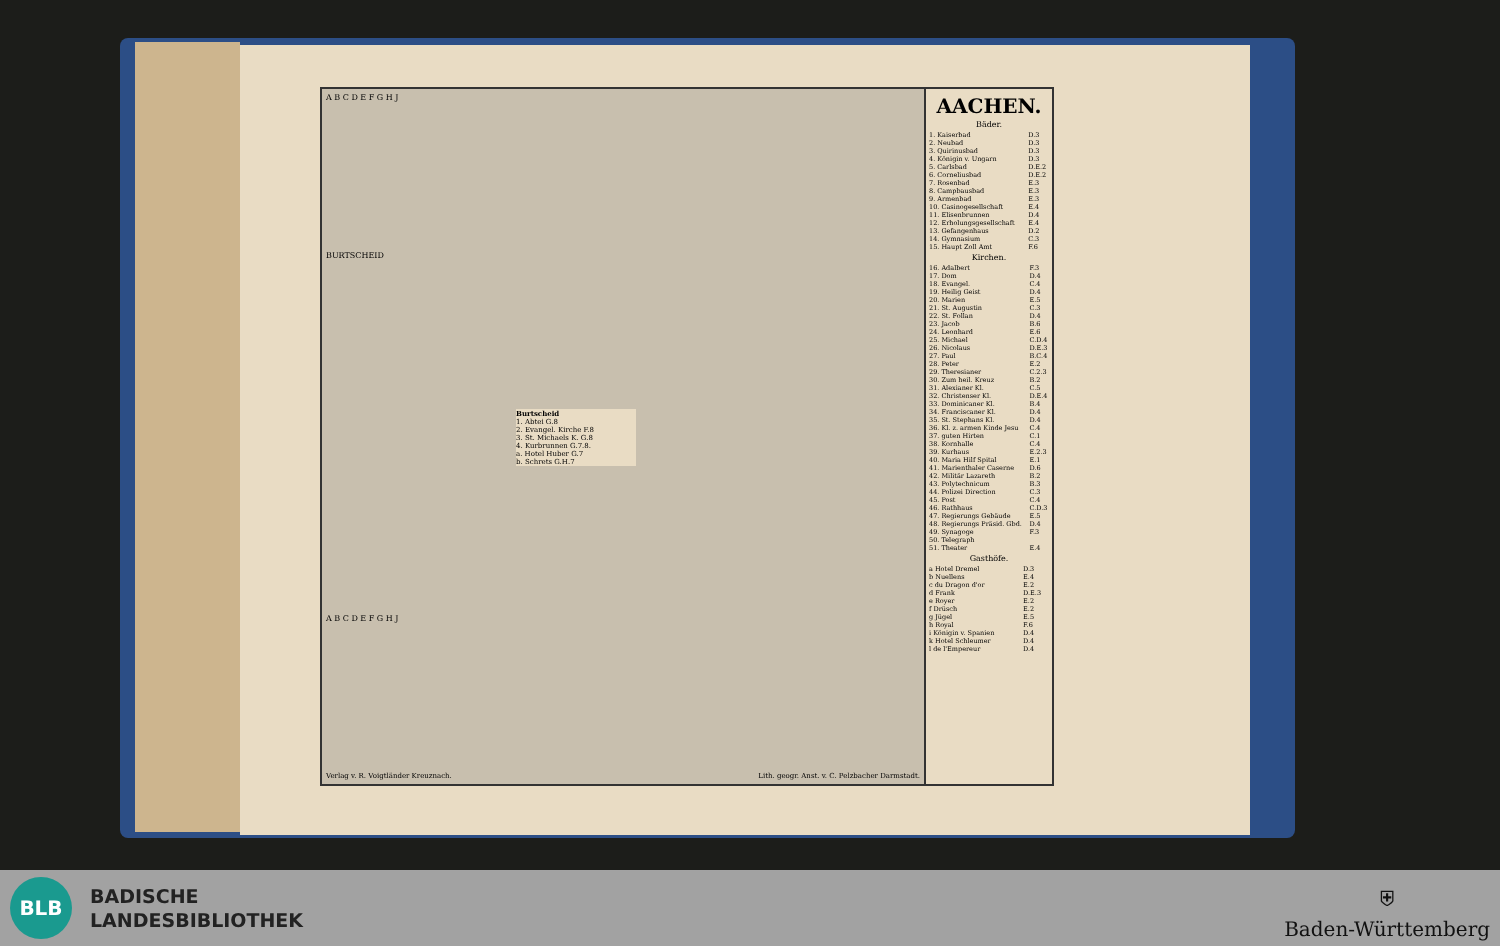A B C D E F G H J
BURTSCHEID
Burtscheid
1. Abtei G.8
2. Evangel. Kirche F.8
3. St. Michaels K. G.8
4. Kurbrunnen G.7.8.
a. Hotel Huber G.7
b. Schrets G.H.7
A B C D E F G H J
Verlag v. R. Voigtländer Kreuznach. Lith. geogr. Anst. v. C. Pelzbacher Darmstadt.
AACHEN.
Bäder.
| 1. Kaiserbad | D.3 |
| 2. Neubad | D.3 |
| 3. Quirinusbad | D.3 |
| 4. Königin v. Ungarn | D.3 |
| 5. Carlsbad | D.E.2 |
| 6. Corneliusbad | D.E.2 |
| 7. Rosenbad | E.3 |
| 8. Campbausbad | E.3 |
| 9. Armenbad | E.3 |
| 10. Casinogesellschaft | E.4 |
| 11. Elisenbrunnen | D.4 |
| 12. Erholungsgesellschaft | E.4 |
| 13. Gefangenhaus | D.2 |
| 14. Gymnasium | C.3 |
| 15. Haupt Zoll Amt | F.6 |
Kirchen.
| 16. Adalbert | F.3 |
| 17. Dom | D.4 |
| 18. Evangel. | C.4 |
| 19. Heilig Geist | D.4 |
| 20. Marien | E.5 |
| 21. St. Augustin | C.3 |
| 22. St. Follan | D.4 |
| 23. Jacob | B.6 |
| 24. Leonhard | E.6 |
| 25. Michael | C.D.4 |
| 26. Nicolaus | D.E.3 |
| 27. Paul | B.C.4 |
| 28. Peter | E.2 |
| 29. Theresianer | C.2.3 |
| 30. Zum heil. Kreuz | B.2 |
| 31. Alexianer Kl. | C.5 |
| 32. Christenser Kl. | D.E.4 |
| 33. Dominicaner Kl. | B.4 |
| 34. Franciscaner Kl. | D.4 |
| 35. St. Stephans Kl. | D.4 |
| 36. Kl. z. armen Kinde Jesu | C.4 |
| 37. guten Hirten | C.1 |
| 38. Kornhalle | C.4 |
| 39. Kurhaus | E.2.3 |
| 40. Maria Hilf Spital | E.1 |
| 41. Marienthaler Caserne | D.6 |
| 42. Militär Lazareth | B.2 |
| 43. Polytechnicum | B.3 |
| 44. Polizei Direction | C.3 |
| 45. Post | C.4 |
| 46. Rathhaus | C.D.3 |
| 47. Regierungs Gebäude | E.5 |
| 48. Regierungs Präsid. Gbd. | D.4 |
| 49. Synagoge | F.3 |
| 50. Telegraph | |
| 51. Theater | E.4 |
Gasthöfe.
| a Hotel Dremel | D.3 |
| b Nuellens | E.4 |
| c du Dragon d'or | E.2 |
| d Frank | D.E.3 |
| e Royer | E.2 |
| f Drüsch | E.2 |
| g Jügel | E.5 |
| h Royal | F.6 |
| i Königin v. Spanien | D.4 |
| k Hotel Schleumer | D.4 |
| l de l'Empereur | D.4 |
BLB
BADISCHE
LANDESBIBLIOTHEK
⛨
Baden-Württemberg